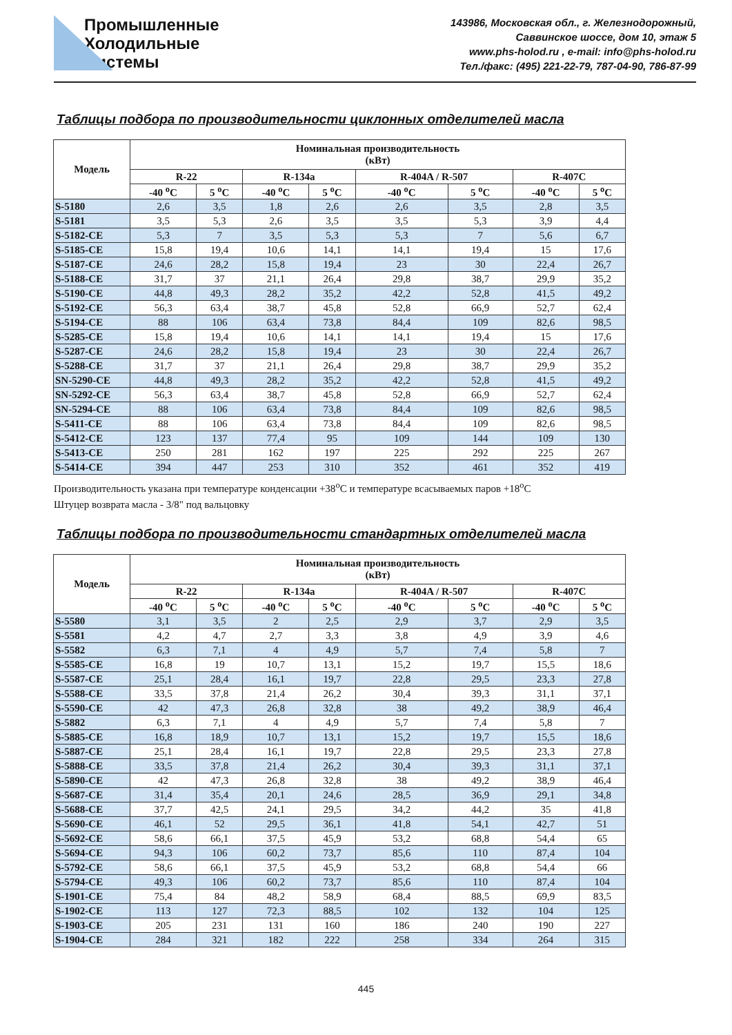Промышленные
Холодильные
Системы
143986, Московская обл., г. Железнодорожный,
Саввинское шоссе, дом 10, этаж 5
www.phs-holod.ru , e-mail: info@phs-holod.ru
Тел./факс: (495) 221-22-79, 787-04-90, 786-87-99
Таблицы подбора по производительности циклонных отделителей масла
| Модель | Номинальная производительность (кВт) | | | | | | | |
| --- | --- | --- | --- | --- | --- | --- | --- | --- |
| | R-22 | | R-134a | | R-404A / R-507 | | R-407C | |
| | -40 <sup>o</sup>C | 5 <sup>o</sup>C | -40 <sup>o</sup>C | 5 <sup>o</sup>C | -40 <sup>o</sup>C | 5 <sup>o</sup>C | -40 <sup>o</sup>C | 5 <sup>o</sup>C |
| S-5180 | 2,6 | 3,5 | 1,8 | 2,6 | 2,6 | 3,5 | 2,8 | 3,5 |
| S-5181 | 3,5 | 5,3 | 2,6 | 3,5 | 3,5 | 5,3 | 3,9 | 4,4 |
| S-5182-CE | 5,3 | 7 | 3,5 | 5,3 | 5,3 | 7 | 5,6 | 6,7 |
| S-5185-CE | 15,8 | 19,4 | 10,6 | 14,1 | 14,1 | 19,4 | 15 | 17,6 |
| S-5187-CE | 24,6 | 28,2 | 15,8 | 19,4 | 23 | 30 | 22,4 | 26,7 |
| S-5188-CE | 31,7 | 37 | 21,1 | 26,4 | 29,8 | 38,7 | 29,9 | 35,2 |
| S-5190-CE | 44,8 | 49,3 | 28,2 | 35,2 | 42,2 | 52,8 | 41,5 | 49,2 |
| S-5192-CE | 56,3 | 63,4 | 38,7 | 45,8 | 52,8 | 66,9 | 52,7 | 62,4 |
| S-5194-CE | 88 | 106 | 63,4 | 73,8 | 84,4 | 109 | 82,6 | 98,5 |
| S-5285-CE | 15,8 | 19,4 | 10,6 | 14,1 | 14,1 | 19,4 | 15 | 17,6 |
| S-5287-CE | 24,6 | 28,2 | 15,8 | 19,4 | 23 | 30 | 22,4 | 26,7 |
| S-5288-CE | 31,7 | 37 | 21,1 | 26,4 | 29,8 | 38,7 | 29,9 | 35,2 |
| SN-5290-CE | 44,8 | 49,3 | 28,2 | 35,2 | 42,2 | 52,8 | 41,5 | 49,2 |
| SN-5292-CE | 56,3 | 63,4 | 38,7 | 45,8 | 52,8 | 66,9 | 52,7 | 62,4 |
| SN-5294-CE | 88 | 106 | 63,4 | 73,8 | 84,4 | 109 | 82,6 | 98,5 |
| S-5411-CE | 88 | 106 | 63,4 | 73,8 | 84,4 | 109 | 82,6 | 98,5 |
| S-5412-CE | 123 | 137 | 77,4 | 95 | 109 | 144 | 109 | 130 |
| S-5413-CE | 250 | 281 | 162 | 197 | 225 | 292 | 225 | 267 |
| S-5414-CE | 394 | 447 | 253 | 310 | 352 | 461 | 352 | 419 |
Производительность указана при температуре конденсации +38<sup>o</sup>C и температуре всасываемых паров +18<sup>o</sup>C
Штуцер возврата масла - 3/8" под вальцовку
Таблицы подбора по производительности стандартных отделителей масла
| Модель | Номинальная производительность (кВт) | | | | | | | |
| --- | --- | --- | --- | --- | --- | --- | --- | --- |
| | R-22 | | R-134a | | R-404A / R-507 | | R-407C | |
| | -40 <sup>o</sup>C | 5 <sup>o</sup>C | -40 <sup>o</sup>C | 5 <sup>o</sup>C | -40 <sup>o</sup>C | 5 <sup>o</sup>C | -40 <sup>o</sup>C | 5 <sup>o</sup>C |
| S-5580 | 3,1 | 3,5 | 2 | 2,5 | 2,9 | 3,7 | 2,9 | 3,5 |
| S-5581 | 4,2 | 4,7 | 2,7 | 3,3 | 3,8 | 4,9 | 3,9 | 4,6 |
| S-5582 | 6,3 | 7,1 | 4 | 4,9 | 5,7 | 7,4 | 5,8 | 7 |
| S-5585-CE | 16,8 | 19 | 10,7 | 13,1 | 15,2 | 19,7 | 15,5 | 18,6 |
| S-5587-CE | 25,1 | 28,4 | 16,1 | 19,7 | 22,8 | 29,5 | 23,3 | 27,8 |
| S-5588-CE | 33,5 | 37,8 | 21,4 | 26,2 | 30,4 | 39,3 | 31,1 | 37,1 |
| S-5590-CE | 42 | 47,3 | 26,8 | 32,8 | 38 | 49,2 | 38,9 | 46,4 |
| S-5882 | 6,3 | 7,1 | 4 | 4,9 | 5,7 | 7,4 | 5,8 | 7 |
| S-5885-CE | 16,8 | 18,9 | 10,7 | 13,1 | 15,2 | 19,7 | 15,5 | 18,6 |
| S-5887-CE | 25,1 | 28,4 | 16,1 | 19,7 | 22,8 | 29,5 | 23,3 | 27,8 |
| S-5888-CE | 33,5 | 37,8 | 21,4 | 26,2 | 30,4 | 39,3 | 31,1 | 37,1 |
| S-5890-CE | 42 | 47,3 | 26,8 | 32,8 | 38 | 49,2 | 38,9 | 46,4 |
| S-5687-CE | 31,4 | 35,4 | 20,1 | 24,6 | 28,5 | 36,9 | 29,1 | 34,8 |
| S-5688-CE | 37,7 | 42,5 | 24,1 | 29,5 | 34,2 | 44,2 | 35 | 41,8 |
| S-5690-CE | 46,1 | 52 | 29,5 | 36,1 | 41,8 | 54,1 | 42,7 | 51 |
| S-5692-CE | 58,6 | 66,1 | 37,5 | 45,9 | 53,2 | 68,8 | 54,4 | 65 |
| S-5694-CE | 94,3 | 106 | 60,2 | 73,7 | 85,6 | 110 | 87,4 | 104 |
| S-5792-CE | 58,6 | 66,1 | 37,5 | 45,9 | 53,2 | 68,8 | 54,4 | 66 |
| S-5794-CE | 49,3 | 106 | 60,2 | 73,7 | 85,6 | 110 | 87,4 | 104 |
| S-1901-CE | 75,4 | 84 | 48,2 | 58,9 | 68,4 | 88,5 | 69,9 | 83,5 |
| S-1902-CE | 113 | 127 | 72,3 | 88,5 | 102 | 132 | 104 | 125 |
| S-1903-CE | 205 | 231 | 131 | 160 | 186 | 240 | 190 | 227 |
| S-1904-CE | 284 | 321 | 182 | 222 | 258 | 334 | 264 | 315 |
445